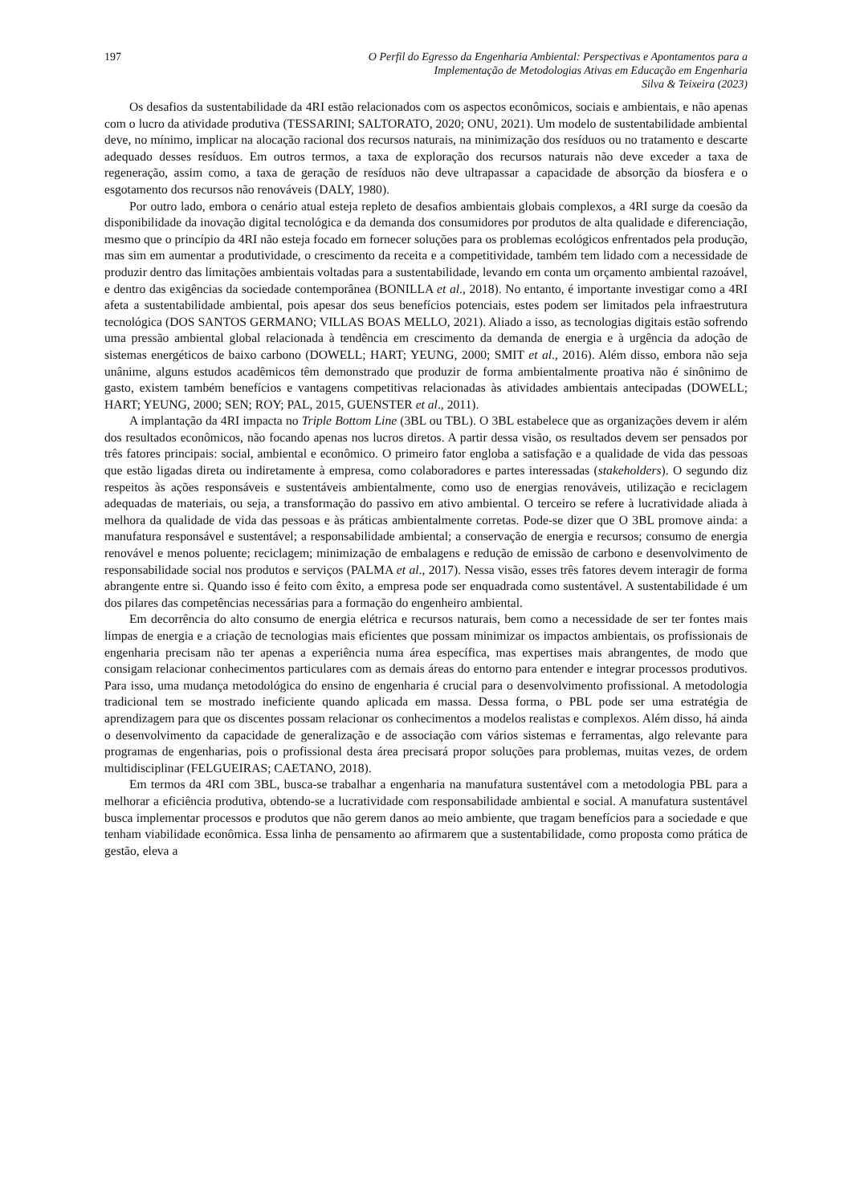197 O Perfil do Egresso da Engenharia Ambiental: Perspectivas e Apontamentos para a
Implementação de Metodologias Ativas em Educação em Engenharia
Silva & Teixeira (2023)
Os desafios da sustentabilidade da 4RI estão relacionados com os aspectos econômicos, sociais e ambientais, e não apenas com o lucro da atividade produtiva (TESSARINI; SALTORATO, 2020; ONU, 2021). Um modelo de sustentabilidade ambiental deve, no mínimo, implicar na alocação racional dos recursos naturais, na minimização dos resíduos ou no tratamento e descarte adequado desses resíduos. Em outros termos, a taxa de exploração dos recursos naturais não deve exceder a taxa de regeneração, assim como, a taxa de geração de resíduos não deve ultrapassar a capacidade de absorção da biosfera e o esgotamento dos recursos não renováveis (DALY, 1980).
Por outro lado, embora o cenário atual esteja repleto de desafios ambientais globais complexos, a 4RI surge da coesão da disponibilidade da inovação digital tecnológica e da demanda dos consumidores por produtos de alta qualidade e diferenciação, mesmo que o princípio da 4RI não esteja focado em fornecer soluções para os problemas ecológicos enfrentados pela produção, mas sim em aumentar a produtividade, o crescimento da receita e a competitividade, também tem lidado com a necessidade de produzir dentro das limitações ambientais voltadas para a sustentabilidade, levando em conta um orçamento ambiental razoável, e dentro das exigências da sociedade contemporânea (BONILLA et al., 2018). No entanto, é importante investigar como a 4RI afeta a sustentabilidade ambiental, pois apesar dos seus benefícios potenciais, estes podem ser limitados pela infraestrutura tecnológica (DOS SANTOS GERMANO; VILLAS BOAS MELLO, 2021). Aliado a isso, as tecnologias digitais estão sofrendo uma pressão ambiental global relacionada à tendência em crescimento da demanda de energia e à urgência da adoção de sistemas energéticos de baixo carbono (DOWELL; HART; YEUNG, 2000; SMIT et al., 2016). Além disso, embora não seja unânime, alguns estudos acadêmicos têm demonstrado que produzir de forma ambientalmente proativa não é sinônimo de gasto, existem também benefícios e vantagens competitivas relacionadas às atividades ambientais antecipadas (DOWELL; HART; YEUNG, 2000; SEN; ROY; PAL, 2015, GUENSTER et al., 2011).
A implantação da 4RI impacta no Triple Bottom Line (3BL ou TBL). O 3BL estabelece que as organizações devem ir além dos resultados econômicos, não focando apenas nos lucros diretos. A partir dessa visão, os resultados devem ser pensados por três fatores principais: social, ambiental e econômico. O primeiro fator engloba a satisfação e a qualidade de vida das pessoas que estão ligadas direta ou indiretamente à empresa, como colaboradores e partes interessadas (stakeholders). O segundo diz respeitos às ações responsáveis e sustentáveis ambientalmente, como uso de energias renováveis, utilização e reciclagem adequadas de materiais, ou seja, a transformação do passivo em ativo ambiental. O terceiro se refere à lucratividade aliada à melhora da qualidade de vida das pessoas e às práticas ambientalmente corretas. Pode-se dizer que O 3BL promove ainda: a manufatura responsável e sustentável; a responsabilidade ambiental; a conservação de energia e recursos; consumo de energia renovável e menos poluente; reciclagem; minimização de embalagens e redução de emissão de carbono e desenvolvimento de responsabilidade social nos produtos e serviços (PALMA et al., 2017). Nessa visão, esses três fatores devem interagir de forma abrangente entre si. Quando isso é feito com êxito, a empresa pode ser enquadrada como sustentável. A sustentabilidade é um dos pilares das competências necessárias para a formação do engenheiro ambiental.
Em decorrência do alto consumo de energia elétrica e recursos naturais, bem como a necessidade de ser ter fontes mais limpas de energia e a criação de tecnologias mais eficientes que possam minimizar os impactos ambientais, os profissionais de engenharia precisam não ter apenas a experiência numa área específica, mas expertises mais abrangentes, de modo que consigam relacionar conhecimentos particulares com as demais áreas do entorno para entender e integrar processos produtivos. Para isso, uma mudança metodológica do ensino de engenharia é crucial para o desenvolvimento profissional. A metodologia tradicional tem se mostrado ineficiente quando aplicada em massa. Dessa forma, o PBL pode ser uma estratégia de aprendizagem para que os discentes possam relacionar os conhecimentos a modelos realistas e complexos. Além disso, há ainda o desenvolvimento da capacidade de generalização e de associação com vários sistemas e ferramentas, algo relevante para programas de engenharias, pois o profissional desta área precisará propor soluções para problemas, muitas vezes, de ordem multidisciplinar (FELGUEIRAS; CAETANO, 2018).
Em termos da 4RI com 3BL, busca-se trabalhar a engenharia na manufatura sustentável com a metodologia PBL para a melhorar a eficiência produtiva, obtendo-se a lucratividade com responsabilidade ambiental e social. A manufatura sustentável busca implementar processos e produtos que não gerem danos ao meio ambiente, que tragam benefícios para a sociedade e que tenham viabilidade econômica. Essa linha de pensamento ao afirmarem que a sustentabilidade, como proposta como prática de gestão, eleva a